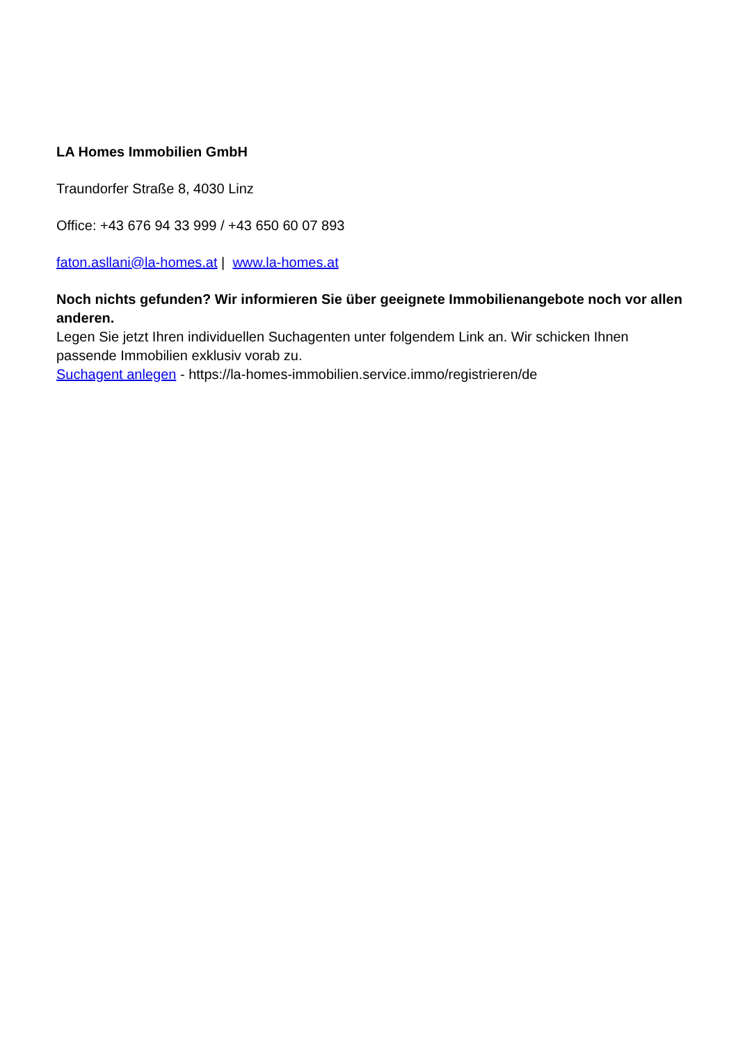LA Homes Immobilien GmbH
Traundorfer Straße 8, 4030 Linz
Office: +43 676 94 33 999 / +43 650 60 07 893
faton.asllani@la-homes.at | www.la-homes.at
Noch nichts gefunden? Wir informieren Sie über geeignete Immobilienangebote noch vor allen anderen.
Legen Sie jetzt Ihren individuellen Suchagenten unter folgendem Link an. Wir schicken Ihnen passende Immobilien exklusiv vorab zu.
Suchagent anlegen - https://la-homes-immobilien.service.immo/registrieren/de